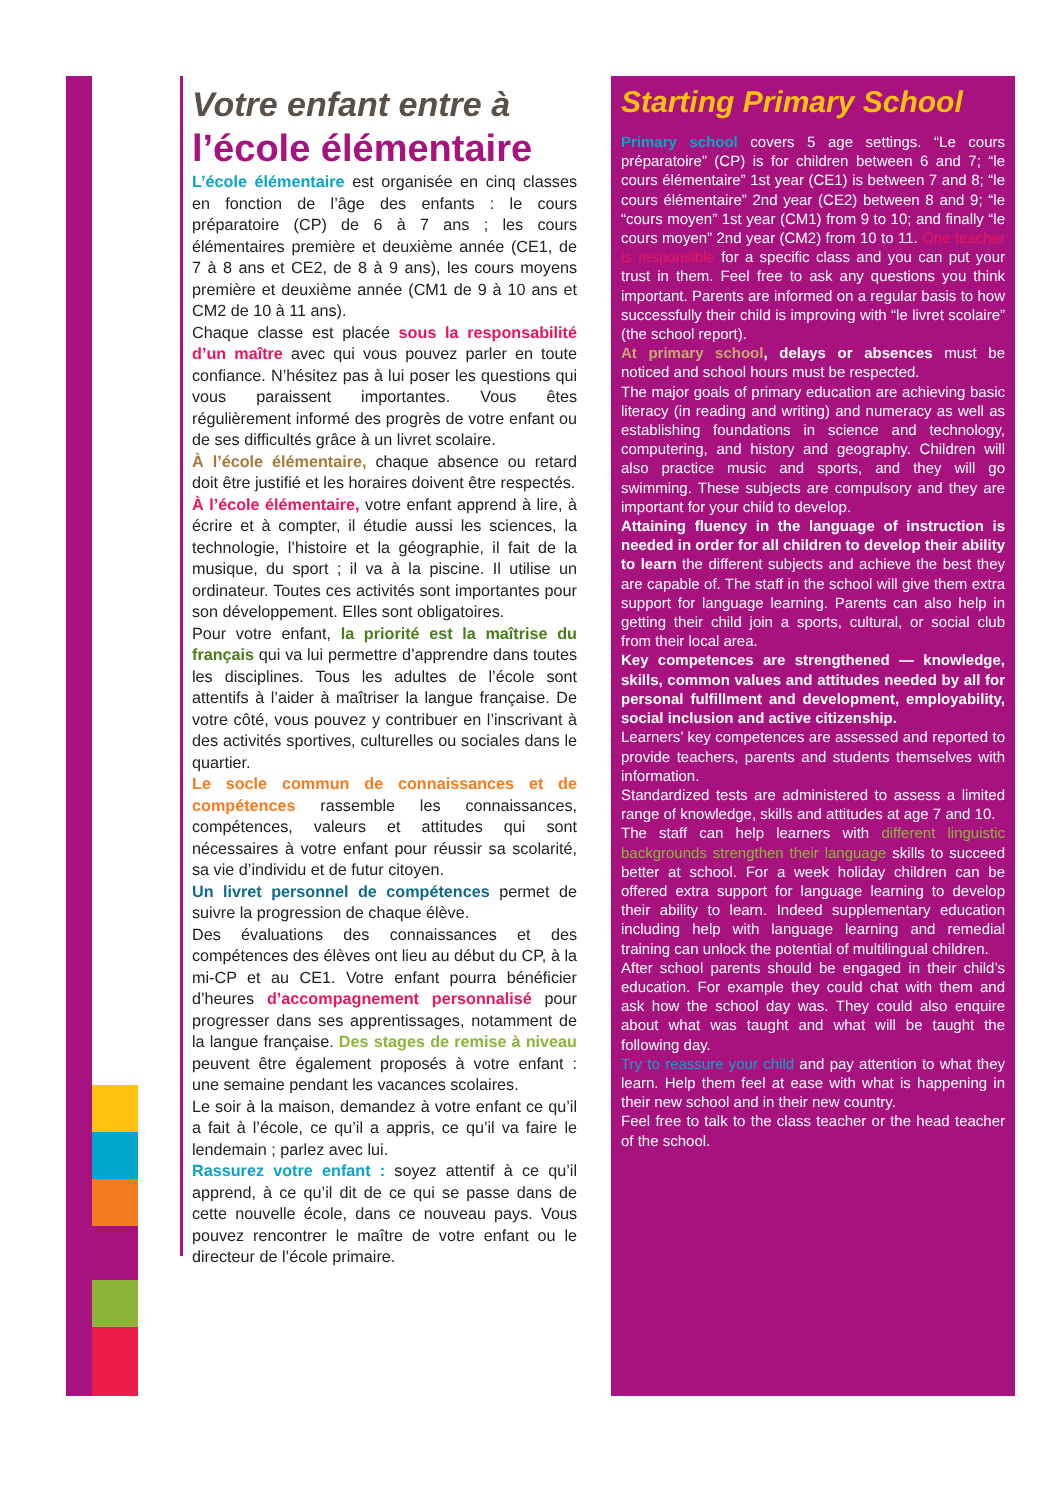Votre enfant entre à
l’école élémentaire
L’école élémentaire est organisée en cinq classes en fonction de l’âge des enfants : le cours préparatoire (CP) de 6 à 7 ans ; les cours élémentaires première et deuxième année (CE1, de 7 à 8 ans et CE2, de 8 à 9 ans), les cours moyens première et deuxième année (CM1 de 9 à 10 ans et CM2 de 10 à 11 ans).
Chaque classe est placée sous la responsabilité d’un maître avec qui vous pouvez parler en toute confiance. N’hésitez pas à lui poser les questions qui vous paraissent importantes. Vous êtes régulièrement informé des progrès de votre enfant ou de ses difficultés grâce à un livret scolaire.
À l’école élémentaire, chaque absence ou retard doit être justifié et les horaires doivent être respectés.
À l’école élémentaire, votre enfant apprend à lire, à écrire et à compter, il étudie aussi les sciences, la technologie, l’histoire et la géographie, il fait de la musique, du sport ; il va à la piscine. Il utilise un ordinateur. Toutes ces activités sont importantes pour son développement. Elles sont obligatoires.
Pour votre enfant, la priorité est la maîtrise du français qui va lui permettre d’apprendre dans toutes les disciplines. Tous les adultes de l’école sont attentifs à l’aider à maîtriser la langue française. De votre côté, vous pouvez y contribuer en l’inscrivant à des activités sportives, culturelles ou sociales dans le quartier.
Le socle commun de connaissances et de compétences rassemble les connaissances, compétences, valeurs et attitudes qui sont nécessaires à votre enfant pour réussir sa scolarité, sa vie d’individu et de futur citoyen.
Un livret personnel de compétences permet de suivre la progression de chaque élève.
Des évaluations des connaissances et des compétences des élèves ont lieu au début du CP, à la mi-CP et au CE1. Votre enfant pourra bénéficier d’heures d’accompagnement personnalisé pour progresser dans ses apprentissages, notamment de la langue française. Des stages de remise à niveau peuvent être également proposés à votre enfant : une semaine pendant les vacances scolaires.
Le soir à la maison, demandez à votre enfant ce qu’il a fait à l’école, ce qu’il a appris, ce qu’il va faire le lendemain ; parlez avec lui.
Rassurez votre enfant : soyez attentif à ce qu’il apprend, à ce qu’il dit de ce qui se passe dans de cette nouvelle école, dans ce nouveau pays. Vous pouvez rencontrer le maître de votre enfant ou le directeur de l’école primaire.
Starting Primary School
Primary school covers 5 age settings. “Le cours préparatoire” (CP) is for children between 6 and 7; “le cours élémentaire” 1st year (CE1) is between 7 and 8; “le cours élémentaire” 2nd year (CE2) between 8 and 9; “le “cours moyen” 1st year (CM1) from 9 to 10; and finally “le cours moyen” 2nd year (CM2) from 10 to 11. One teacher is responsible for a specific class and you can put your trust in them. Feel free to ask any questions you think important. Parents are informed on a regular basis to how successfully their child is improving with “le livret scolaire” (the school report).
At primary school, delays or absences must be noticed and school hours must be respected.
The major goals of primary education are achieving basic literacy (in reading and writing) and numeracy as well as establishing foundations in science and technology, computering, and history and geography. Children will also practice music and sports, and they will go swimming. These subjects are compulsory and they are important for your child to develop.
Attaining fluency in the language of instruction is needed in order for all children to develop their ability to learn the different subjects and achieve the best they are capable of. The staff in the school will give them extra support for language learning. Parents can also help in getting their child join a sports, cultural, or social club from their local area.
Key competences are strengthened — knowledge, skills, common values and attitudes needed by all for personal fulfillment and development, employability, social inclusion and active citizenship.
Learners’ key competences are assessed and reported to provide teachers, parents and students themselves with information.
Standardized tests are administered to assess a limited range of knowledge, skills and attitudes at age 7 and 10.
The staff can help learners with different linguistic backgrounds strengthen their language skills to succeed better at school. For a week holiday children can be offered extra support for language learning to develop their ability to learn. Indeed supplementary education including help with language learning and remedial training can unlock the potential of multilingual children.
After school parents should be engaged in their child’s education. For example they could chat with them and ask how the school day was. They could also enquire about what was taught and what will be taught the following day.
Try to reassure your child and pay attention to what they learn. Help them feel at ease with what is happening in their new school and in their new country.
Feel free to talk to the class teacher or the head teacher of the school.